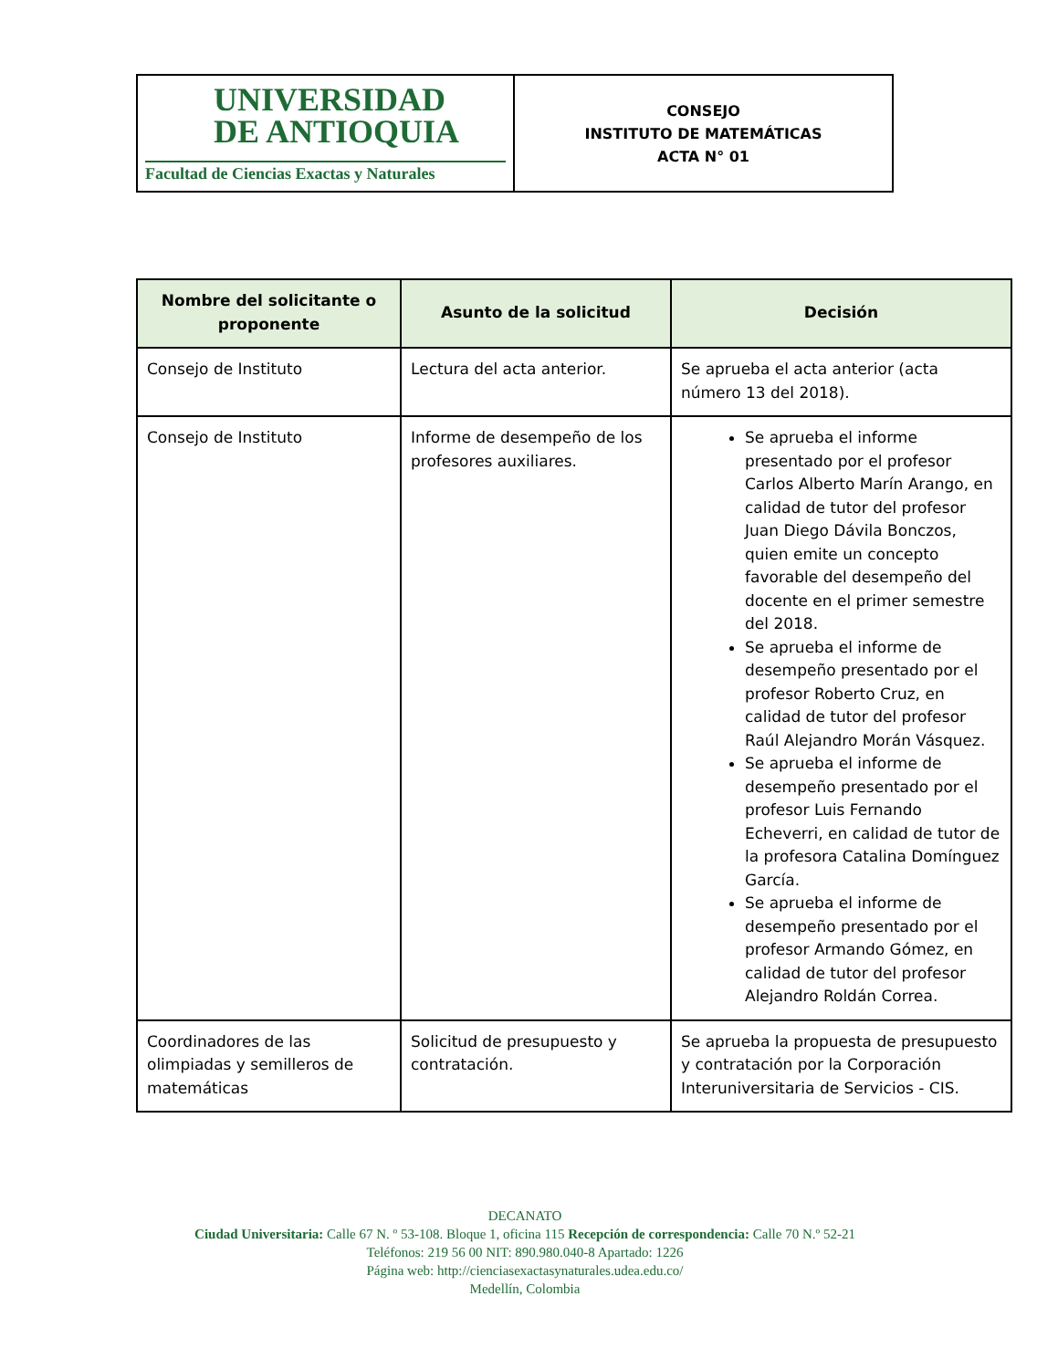| UNIVERSIDAD DE ANTIOQUIA Facultad de Ciencias Exactas y Naturales | CONSEJO INSTITUTO DE MATEMÁTICAS ACTA N° 01 |
| Nombre del solicitante o proponente | Asunto de la solicitud | Decisión |
| --- | --- | --- |
| Consejo de Instituto | Lectura del acta anterior. | Se aprueba el acta anterior (acta número 13 del 2018). |
| Consejo de Instituto | Informe de desempeño de los profesores auxiliares. | Se aprueba el informe presentado por el profesor Carlos Alberto Marín Arango, en calidad de tutor del profesor Juan Diego Dávila Bonczos, quien emite un concepto favorable del desempeño del docente en el primer semestre del 2018. Se aprueba el informe de desempeño presentado por el profesor Roberto Cruz, en calidad de tutor del profesor Raúl Alejandro Morán Vásquez. Se aprueba el informe de desempeño presentado por el profesor Luis Fernando Echeverri, en calidad de tutor de la profesora Catalina Domínguez García. Se aprueba el informe de desempeño presentado por el profesor Armando Gómez, en calidad de tutor del profesor Alejandro Roldán Correa. |
| Coordinadores de las olimpiadas y semilleros de matemáticas | Solicitud de presupuesto y contratación. | Se aprueba la propuesta de presupuesto y contratación por la Corporación Interuniversitaria de Servicios - CIS. |
DECANATO
Ciudad Universitaria: Calle 67 N. º 53-108. Bloque 1, oficina 115 Recepción de correspondencia: Calle 70 N.º 52-21
Teléfonos: 219 56 00 NIT: 890.980.040-8 Apartado: 1226
Página web: http://cienciasexactasynaturales.udea.edu.co/
Medellín, Colombia